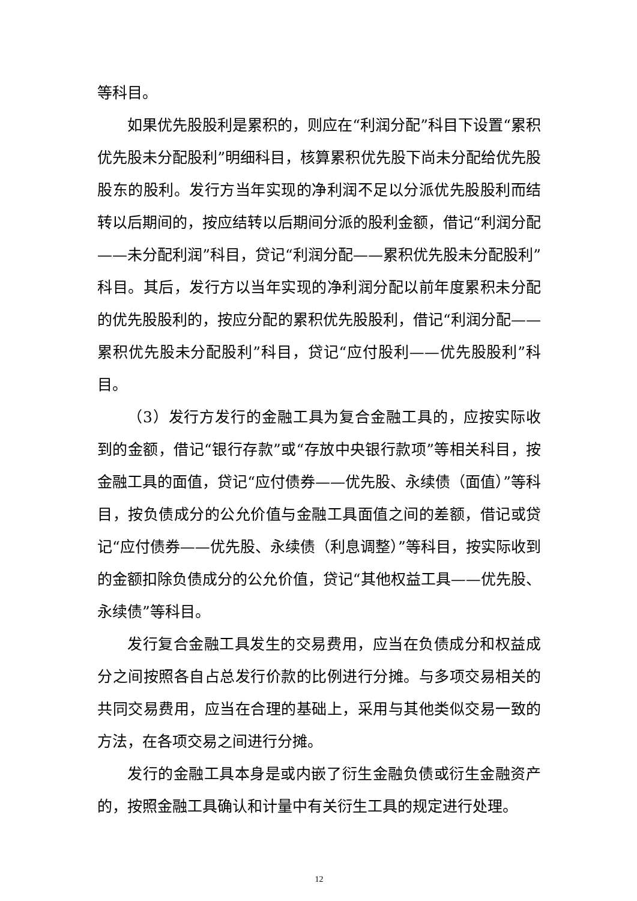等科目。
如果优先股股利是累积的，则应在“利润分配”科目下设置“累积优先股未分配股利”明细科目，核算累积优先股下尚未分配给优先股股东的股利。发行方当年实现的净利润不足以分派优先股股利而结转以后期间的，按应结转以后期间分派的股利金额，借记“利润分配——未分配利润”科目，贷记“利润分配——累积优先股未分配股利”科目。其后，发行方以当年实现的净利润分配以前年度累积未分配的优先股股利的，按应分配的累积优先股股利，借记“利润分配——累积优先股未分配股利”科目，贷记“应付股利——优先股股利”科目。
（3）发行方发行的金融工具为复合金融工具的，应按实际收到的金额，借记“银行存款”或“存放中央银行款项”等相关科目，按金融工具的面值，贷记“应付债券——优先股、永续债（面值）”等科目，按负债成分的公允价值与金融工具面值之间的差额，借记或贷记“应付债券——优先股、永续债（利息调整）”等科目，按实际收到的金额扣除负债成分的公允价值，贷记“其他权益工具——优先股、永续债”等科目。
发行复合金融工具发生的交易费用，应当在负债成分和权益成分之间按照各自占总发行价款的比例进行分摊。与多项交易相关的共同交易费用，应当在合理的基础上，采用与其他类似交易一致的方法，在各项交易之间进行分摊。
发行的金融工具本身是或内嵌了衍生金融负债或衍生金融资产的，按照金融工具确认和计量中有关衍生工具的规定进行处理。
12